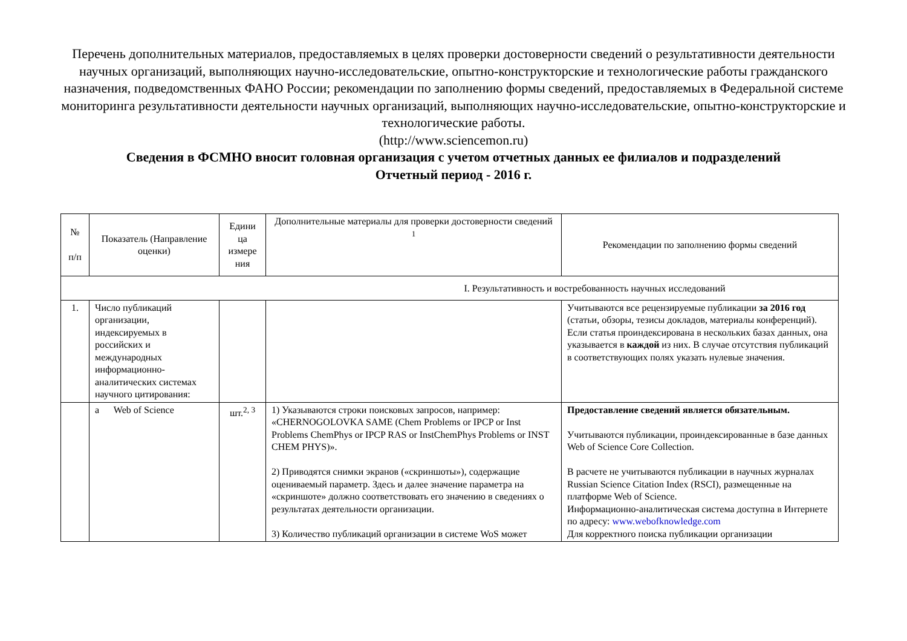Перечень дополнительных материалов, предоставляемых в целях проверки достоверности сведений о результативности деятельности научных организаций, выполняющих научно-исследовательские, опытно-конструкторские и технологические работы гражданского назначения, подведомственных ФАНО России; рекомендации по заполнению формы сведений, предоставляемых в Федеральной системе мониторинга результативности деятельности научных организаций, выполняющих научно-исследовательские, опытно-конструкторские и технологические работы.
(http://www.sciencemon.ru)
Сведения в ФСМНО вносит головная организация с учетом отчетных данных ее филиалов и подразделений
Отчетный период - 2016 г.
| № п/п | Показатель (Направление оценки) | Едини ца измере ния | Дополнительные материалы для проверки достоверности сведений <sup>1</sup> | Рекомендации по заполнению формы сведений |
| --- | --- | --- | --- | --- |
| I. Результативность и востребованность научных исследований | | | | |
| 1. | Число публикаций организации, индексируемых в российских и международных информационно-аналитических системах научного цитирования: | | | Учитываются все рецензируемые публикации за 2016 год (статьи, обзоры, тезисы докладов, материалы конференций). Если статья проиндексирована в нескольких базах данных, она указывается в каждой из них. В случае отсутствия публикаций в соответствующих полях указать нулевые значения. |
| | a Web of Science | шт.<sup>2, 3</sup> | 1) Указываются строки поисковых запросов, например: «CHERNOGOLOVKA SAME (Chem Problems or IPCP or Inst Problems ChemPhys or IPCP RAS or InstChemPhys Problems or INST CHEM PHYS)». 2) Приводятся снимки экранов («скриншоты»), содержащие оцениваемый параметр. Здесь и далее значение параметра на «скриншоте» должно соответствовать его значению в сведениях о результатах деятельности организации. 3) Количество публикаций организации в системе WoS может | Предоставление сведений является обязательным. Учитываются публикации, проиндексированные в базе данных Web of Science Core Collection. В расчете не учитываются публикации в научных журналах Russian Science Citation Index (RSCI), размещенные на платформе Web of Science. Информационно-аналитическая система доступна в Интернете по адресу: www.webofknowledge.com Для корректного поиска публикации организации |